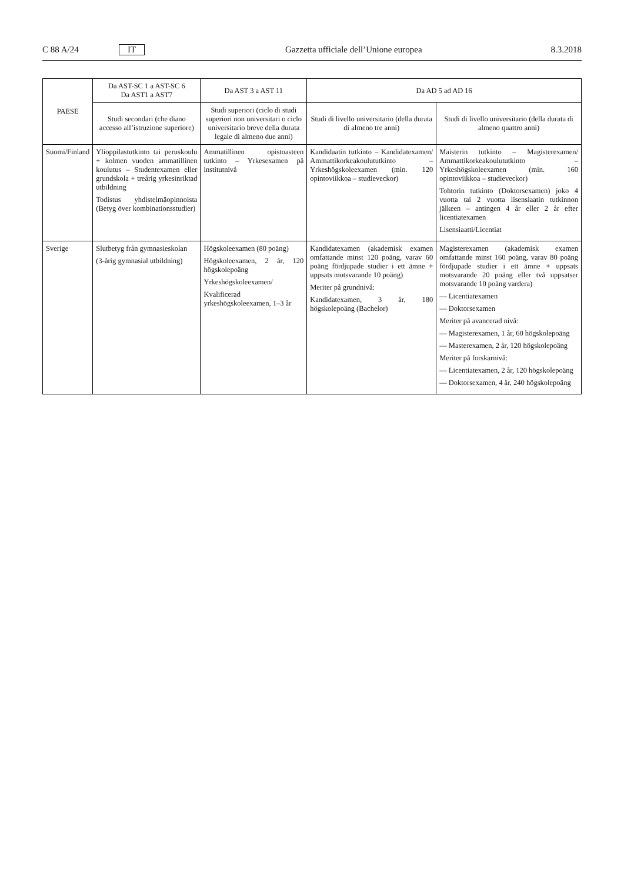C 88 A/24 IT Gazzetta ufficiale dell’Unione europea 8.3.2018
| PAESE | Da AST-SC 1 a AST-SC 6 Da AST1 a AST7 | Da AST 3 a AST 11 | Da AD 5 ad AD 16 | |
| --- | --- | --- | --- | --- |
| | Studi secondari (che diano accesso all’istruzione superiore) | Studi superiori (ciclo di studi superiori non universitari o ciclo universitario breve della durata legale di almeno due anni) | Studi di livello universitario (della durata di almeno tre anni) | Studi di livello universitario (della durata di almeno quattro anni) |
| Suomi/Finland | Ylioppilastutkinto tai peruskoulu + kolmen vuoden ammatillinen koulutus – Studentexamen eller grundskola + treårig yrkesinriktad utbildning Todistus yhdistelmäopinnoista (Betyg över kombinationsstudier) | Ammatillinen opistoasteen tutkinto – Yrkesexamen på institutnivå | Kandidaatin tutkinto – Kandidatexamen/ Ammattikorkeakoulututkinto – Yrkeshögskoleexamen (min. 120 opintoviikkoa – studieveckor) | Maisterin tutkinto – Magisterexamen/ Ammattikorkeakoulututkinto – Yrkeshögskoleexamen (min. 160 opintoviikkoa – studieveckor) Tohtorin tutkinto (Doktorsexamen) joko 4 vuotta tai 2 vuotta lisensiaatin tutkinnon jälkeen – antingen 4 år eller 2 år efter licentiatexamen Lisensiaatti/Licentiat |
| Sverige | Slutbetyg från gymnasieskolan (3-årig gymnasial utbildning) | Högskoleexamen (80 poäng) Högskoleexamen, 2 år, 120 högskolepoäng Yrkeshögskoleexamen/ Kvalificerad yrkeshögskoleexamen, 1–3 år | Kandidatexamen (akademisk examen omfattande minst 120 poäng, varav 60 poäng fördjupade studier i ett ämne + uppsats motsvarande 10 poäng) Meriter på grundnivå: Kandidatexamen, 3 år, 180 högskolepoäng (Bachelor) | Magisterexamen (akademisk examen omfattande minst 160 poäng, varav 80 poäng fördjupade studier i ett ämne + uppsats motsvarande 20 poäng eller två uppsatser motsvarande 10 poäng vardera) — Licentiatexamen — Doktorsexamen Meriter på avancerad nivå: — Magisterexamen, 1 år, 60 högskolepoäng — Masterexamen, 2 år, 120 högskolepoäng Meriter på forskarnivå: — Licentiatexamen, 2 år, 120 högskolepoäng — Doktorsexamen, 4 år, 240 högskolepoäng |